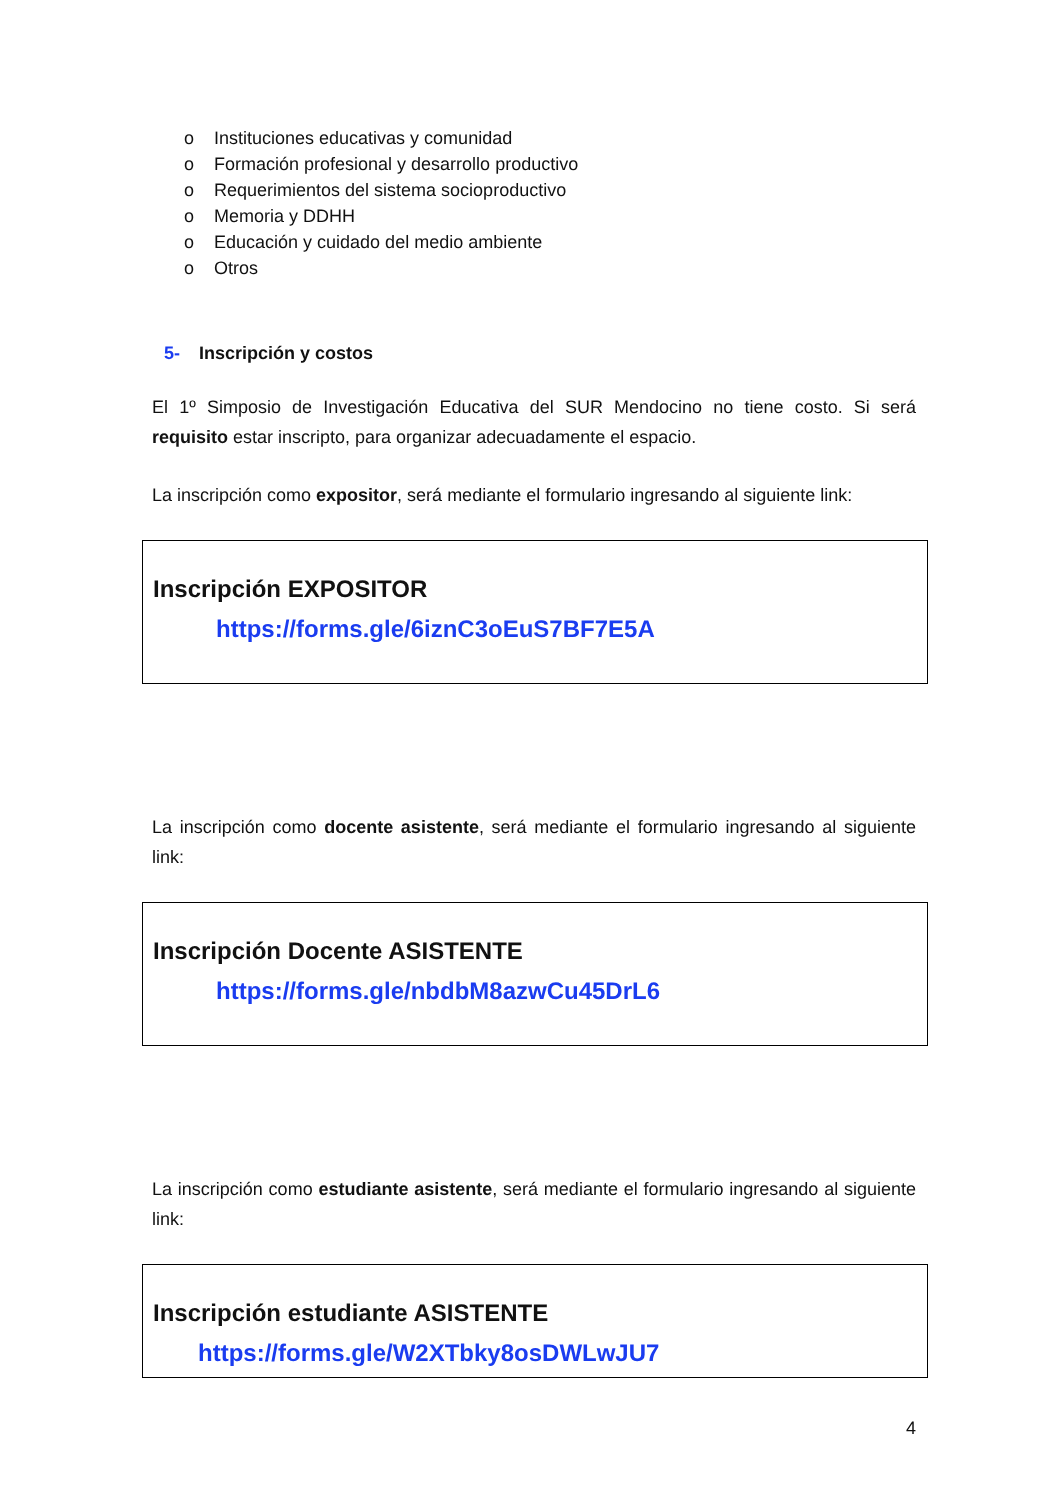o Instituciones educativas y comunidad
o Formación profesional y desarrollo productivo
o Requerimientos del sistema socioproductivo
o Memoria y DDHH
o Educación y cuidado del medio ambiente
o Otros
5- Inscripción y costos
El 1º Simposio de Investigación Educativa del SUR Mendocino no tiene costo. Si será requisito estar inscripto, para organizar adecuadamente el espacio.
La inscripción como expositor, será mediante el formulario ingresando al siguiente link:
Inscripción EXPOSITOR
https://forms.gle/6iznC3oEuS7BF7E5A
La inscripción como docente asistente, será mediante el formulario ingresando al siguiente link:
Inscripción Docente ASISTENTE
https://forms.gle/nbdbM8azwCu45DrL6
La inscripción como estudiante asistente, será mediante el formulario ingresando al siguiente link:
Inscripción estudiante ASISTENTE
https://forms.gle/W2XTbky8osDWLwJU7
4